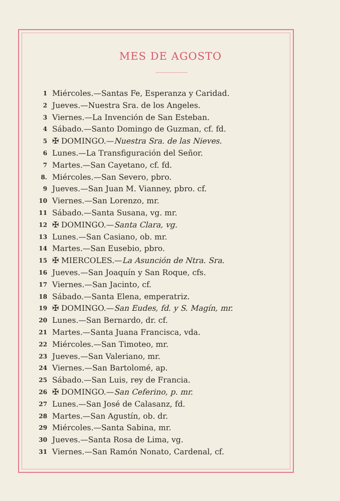MES DE AGOSTO
1 Miércoles.—Santas Fe, Esperanza y Caridad.
2 Jueves.—Nuestra Sra. de los Angeles.
3 Viernes.—La Invención de San Esteban.
4 Sábado.—Santo Domingo de Guzman, cf. fd.
5 ✠ DOMINGO.—Nuestra Sra. de las Nieves.
6 Lunes.—La Transfiguración del Señor.
7 Martes.—San Cayetano, cf. fd.
8. Miércoles.—San Severo, pbro.
9 Jueves.—San Juan M. Vianney, pbro. cf.
10 Viernes.—San Lorenzo, mr.
11 Sábado.—Santa Susana, vg. mr.
12 ✠ DOMINGO.—Santa Clara, vg.
13 Lunes.—San Casiano, ob. mr.
14 Martes.—San Eusebio, pbro.
15 ✠ MIERCOLES.—La Asunción de Ntra. Sra.
16 Jueves.—San Joaquín y San Roque, cfs.
17 Viernes.—San Jacinto, cf.
18 Sábado.—Santa Elena, emperatriz.
19 ✠ DOMINGO.—San Eudes, fd. y S. Magín, mr.
20 Lunes.—San Bernardo, dr. cf.
21 Martes.—Santa Juana Francisca, vda.
22 Miércoles.—San Timoteo, mr.
23 Jueves.—San Valeriano, mr.
24 Viernes.—San Bartolomé, ap.
25 Sábado.—San Luis, rey de Francia.
26 ✠ DOMINGO.—San Ceferino, p. mr.
27 Lunes.—San José de Calasanz, fd.
28 Martes.—San Agustín, ob. dr.
29 Miércoles.—Santa Sabina, mr.
30 Jueves.—Santa Rosa de Lima, vg.
31 Viernes.—San Ramón Nonato, Cardenal, cf.